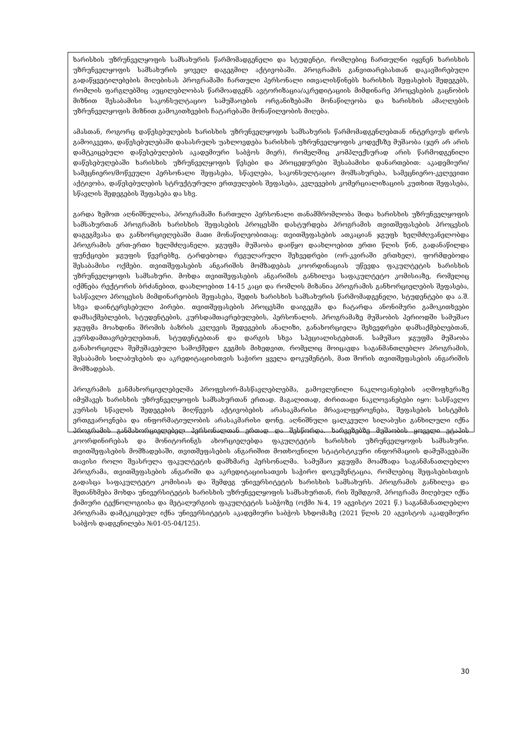ხარისხის უზრუნველყოფის სამსახურის წარმომადგენელი და სტუდენტი, რომლებიც ჩართულნი იყვნენ ხარისხის უზრუნველყოფის სამსახურის ყოველ დაგეგმილ აქტივობაში. პროგრამის განვითარებასთან დაკავშირებული გადაწყვეტილებების მიღებისას პროგრამაში ჩართული პერსონალი ითვალისწინებს ხარისხის შეფასების შედეგებს, რომლის ფარგლებშიც აუცილებლობას წარმოადგენს ავტორიზაცია/აკრედიტაციის მიმდინარე პროცესების გაცნობის მიზნით შესაბამისი საკონსულტაციო სამუშაოების ორგანიზებაში მონაწილეობა და ხარისხის ამაღლების უზრუნველყოფის მიზნით გამოკითხვების ჩატარებაში მონაწილეობის მიღება.
ამასთან, როგორც დაწესებულების ხარისხის უზრუნველყოფის სამსახურის წარმომადგენლებთან ინტერვიუს დროს გამოიკვეთა, დაწესებულებაში დასასრულს უახლოვდება ხარისხის უზრუნველყოფის კოდექსზე მუშაობა (ჯერ არ არის დამტკიცებული დაწესებულების აკადემიური საბჭოს მიერ), რომელშიც კომპლექსურად არის წარმოდგენილი დაწესებულებაში ხარისხის უზრუნველყოფის წესები და პროცედურები შესაბამისი დანართებით: აკადემიური/სამეცნიერო/მოწვეული პერსონალი შეფასება, სწავლება, საკონსულტაციო მომსახურება, სამეცნიერო-კვლევითი აქტივობა, დაწესებულების სტრუქტურული ერთეულების შეფასება, კვლევების კომერციალიზაციის კუთხით შეფასება, სწავლის შედეგების შეფასება და სხვ.
გარდა ზემოთ აღნიშნულისა, პროგრამაში ჩართული პერსონალი თანამშრომლობა შიდა ხარისხის უზრუნველყოფის სამსახურთან პროგრამის ხარისხის შეფასების პროცესში დასტურდება პროგრამის თვითშეფასების პროცესის დაგეგმვასა და განხორციელებაში მათი მონაწილეობითაც: თვითშეფასების ათკაციან ჯგუფს ხელმძღვანელობდა პროგრამის ერთ-ერთი ხელმძღვანელი. ჯგუფმა მუშაობა დაიწყო დაახლოებით ერთი წლის წინ, გადანაწილდა ფუნქციები ჯგუფის წევრებზე, ტარდებოდა რეგულარული შეხვედრები (ორ-კვირაში ერთხელ), ფორმდებოდა შესაბამისი ოქმები. თვითშეფასების ანგარიშის მომზადებას კოორდინაციას უწევდა ფაკულტეტის ხარისხის უზრუნველყოფის სამსახური. მოხდა თვითშეფასების ანგარიშის განხილვა საფაკულტეტო კომისიაზე, რომელიც იქმნება რექტორის ბრძანებით, დაახლოებით 14-15 კაცი და რომლის მიზანია პროგრამის განხორციელების შეფასება, სასწავლო პროცესის მიმდინარეობის შეფასება, შედის ხარისხის სამსახურის წარმომადგენელი, სტუდენტები და ა.შ. სხვა დაინტერესებული პირები. თვითშეფასების პროცესში დაიგეგმა და ჩატარდა ანონიმური გამოკითხვები დამსაქმებლების, სტუდენტების, კურსდამთავრებულების, პერსონალის. პროგრამაზე მუშაობის პერიოდში სამუშაო ჯგუფმა მოახდინა შრომის ბაზრის კვლევის შედეგების ანალიზი, განახორციელა შეხვედრები დამსაქმებლებთან, კურსდამთავრებულებთან, სტუდენტებთან და დარგის სხვა სპეციალისტებთან. სამუშაო ჯგუფმა მუშაობა განახორციელა შემუშავებული სამოქმედო გეგმის მიხედვით, რომელიც მოიცავდა საგანმანთლებლო პროგრამის, შესაბამის სილაბუსების და აკრედიტაციისთვის საჭირო ყველა დოკუმენტის, მათ შორის თვითშეფასების ანგარიშის მომზადებას.
პროგრამის განმახორციელებელმა პროფესორ-მასწავლებლებმა, გამოვლენილი ნაკლოვანებების აღმოფხვრაზე იმუშავეს ხარისხის უზრუნველყოფის სამსახურთან ერთად. მაგალითად, ძირითადი ნაკლოვანებები იყო: სასწავლო კურსის სწავლის შედეგების მიღწევის აქტივობების არასაკმარისი მრავალფეროვნება, შეფასების სისტემის ერთგვაროვნება და ინფორმატიულობის არასაკმარისი დონე. აღნიშნული ცალკეული სილაბუსი განხილული იქნა პროგრამის განმახორციელებელ პერსონალთან ერთად და შესწორდა. ხარვეზებზე მუშაობის ყოველი ეტაპის კოორდინირებას და მონიტორინგს ახორციელებდა ფაკულტეტის ხარისხის უზრუნველყოფის სამსახური. თვითშეფასების მომზადებაში, თვითშეფასების ანგარიშით მოთხოვნილი სტატისტიკური ინფორმაციის დამუშავებაში თავისი როლი შეასრულა ფაკულტეტის დამხმარე პერსონალმა. სამუშაო ჯგუფმა მოამზადა საგანმანათლებლო პროგრამა, თვითშეფასების ანგარიში და აკრედიტაციისათვის საჭირო დოკუმენტაცია, რომლებიც შეფასებისთვის გადასცა საფაკულტეტო კომისიას და შემდეგ უნივერსიტეტის ხარისხის სამსახურს. პროგრამის განხილვა და შეთანხმება მოხდა უნივერსიტეტის ხარისხის უზრუნველყოფის სამსახურთან, რის შემდგომ, პროგრამა მიღებულ იქნა ქიმიური ტექნოლოგიისა და მეტალურგიის ფაკულტეტის საბჭოზე (ოქმი №4, 19 აგვისტო 2021 წ.) საგანმანათლებლო პროგრამა დამტკიცებულ იქნა უნივერსიტეტის აკადემიური საბჭოს სხდომაზე (2021 წლის 20 აგვისტოს აკადემიური საბჭოს დადგენილება №01-05-04/125).
30